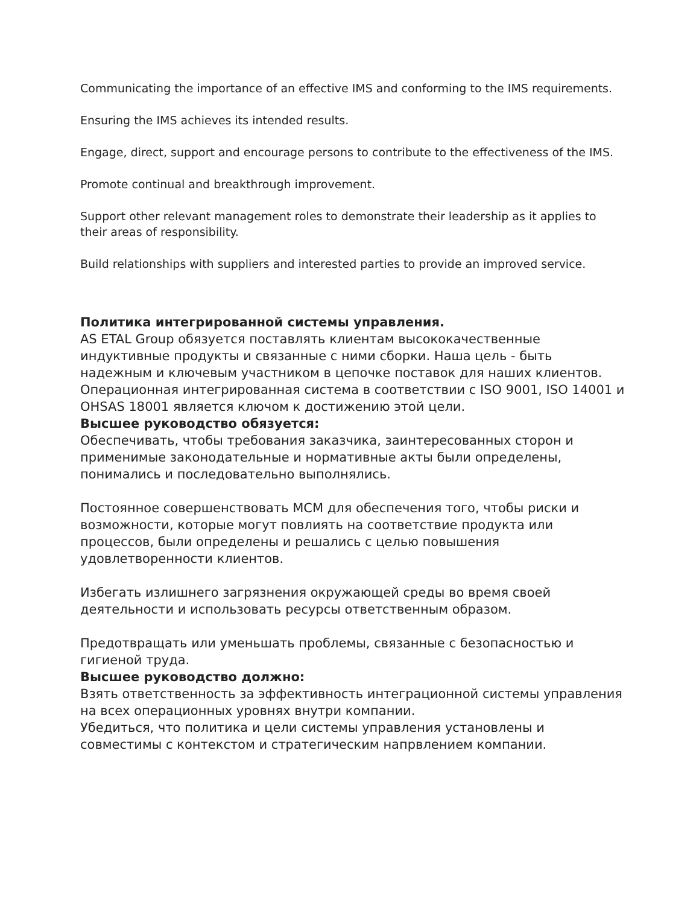Communicating the importance of an effective IMS and conforming to the IMS requirements.
Ensuring the IMS achieves its intended results.
Engage, direct, support and encourage persons to contribute to the effectiveness of the IMS.
Promote continual and breakthrough improvement.
Support other relevant management roles to demonstrate their leadership as it applies to their areas of responsibility.
Build relationships with suppliers and interested parties to provide an improved service.
Политика интегрированной системы управления.
AS ETAL Group обязуется поставлять клиентам высококачественные индуктивные продукты и связанные с ними сборки. Наша цель - быть надежным и ключевым участником в цепочке поставок для наших клиентов.
Операционная интегрированная система в соответствии с ISO 9001, ISO 14001 и OHSAS 18001 является ключом к достижению этой цели.
Высшее руководство обязуется:
Обеспечивать, чтобы требования заказчика, заинтересованных сторон и применимые законодательные и нормативные акты были определены, понимались и последовательно выполнялись.
Постоянное совершенствовать МСМ для обеспечения того, чтобы риски и возможности, которые могут повлиять на соответствие продукта или процессов, были определены и решались с целью повышения удовлетворенности клиентов.
Избегать излишнего загрязнения окружающей среды во время своей деятельности и использовать ресурсы ответственным образом.
Предотвращать или уменьшать проблемы, связанные с безопасностью и гигиеной труда.
Высшее руководство должно:
Взять ответственность за эффективность интеграционной системы управления на всех операционных уровнях внутри компании.
Убедиться, что политика и цели системы управления установлены и совместимы с контекстом и стратегическим напрвлением компании.